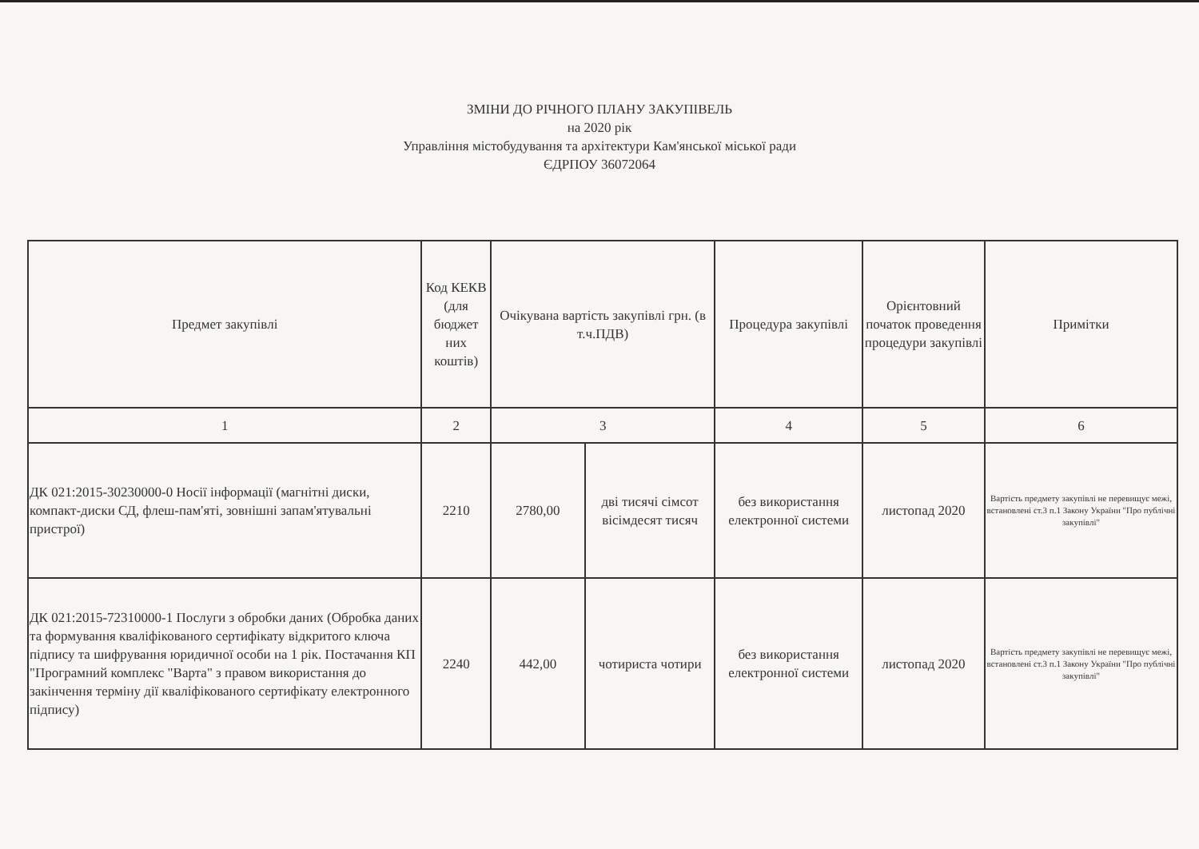ЗМІНИ ДО РІЧНОГО ПЛАНУ ЗАКУПІВЕЛЬ
на 2020 рік
Управління містобудування та архітектури Кам'янської міської ради
ЄДРПОУ 36072064
| Предмет закупівлі | Код КЕКВ (для бюджет них коштів) | Очікувана вартість закупівлі грн. (в т.ч.ПДВ) | | Процедура закупівлі | Орієнтовний початок проведення процедури закупівлі | Примітки |
| --- | --- | --- | --- | --- | --- | --- |
| 1 | 2 | 3 | | 4 | 5 | 6 |
| ДК 021:2015-30230000-0 Носії інформації (магнітні диски, компакт-диски СД, флеш-пам'яті, зовнішні запам'ятувальні пристрої) | 2210 | 2780,00 | дві тисячі сімсот вісімдесят тисяч | без використання електронної системи | листопад 2020 | Вартість предмету закупівлі не перевищує межі, встановлені ст.3 п.1 Закону України "Про публічні закупівлі" |
| ДК 021:2015-72310000-1 Послуги з обробки даних (Обробка даних та формування кваліфікованого сертифікату відкритого ключа підпису та шифрування юридичної особи на 1 рік. Постачання КП "Програмний комплекс "Варта" з правом використання до закінчення терміну дії кваліфікованого сертифікату електронного підпису) | 2240 | 442,00 | чотириста чотири | без використання електронної системи | листопад 2020 | Вартість предмету закупівлі не перевищує межі, встановлені ст.3 п.1 Закону України "Про публічні закупівлі" |